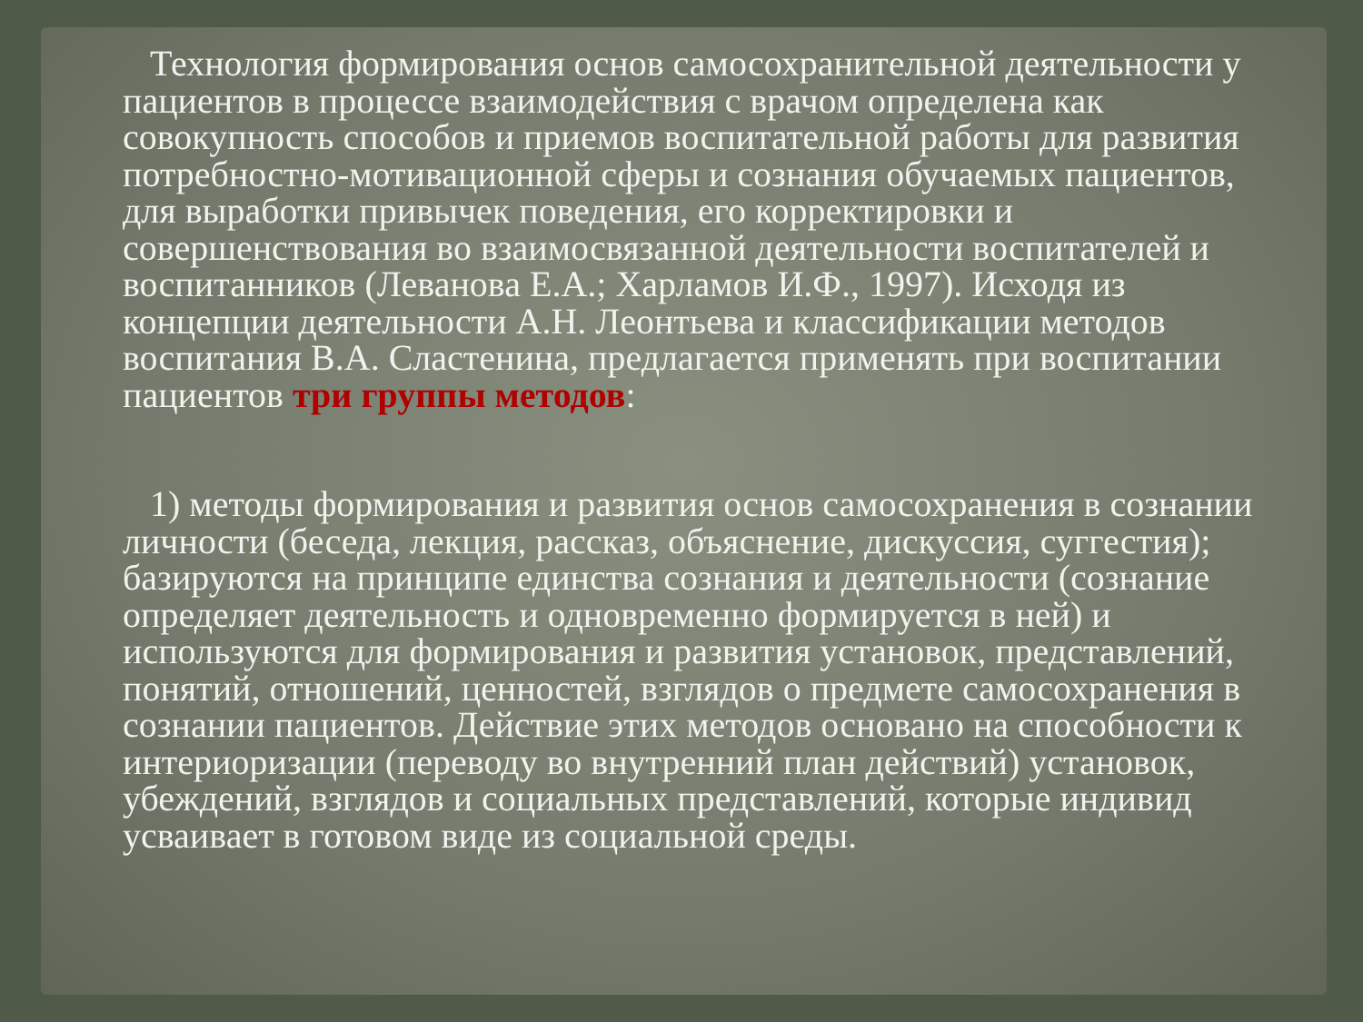Технология формирования основ самосохранительной деятельности у пациентов в процессе взаимодействия с врачом определена как совокупность способов и приемов воспитательной работы для развития потребностно-мотивационной сферы и сознания обучаемых пациентов, для выработки привычек поведения, его корректировки и совершенствования во взаимосвязанной деятельности воспитателей и воспитанников (Леванова Е.А.; Харламов И.Ф., 1997). Исходя из концепции деятельности А.Н. Леонтьева и классификации методов воспитания В.А. Сластенина, предлагается применять при воспитании пациентов три группы методов:
1) методы формирования и развития основ самосохранения в сознании личности (беседа, лекция, рассказ, объяснение, дискуссия, суггестия); базируются на принципе единства сознания и деятельности (сознание определяет деятельность и одновременно формируется в ней) и используются для формирования и развития установок, представлений, понятий, отношений, ценностей, взглядов о предмете самосохранения в сознании пациентов. Действие этих методов основано на способности к интериоризации (переводу во внутренний план действий) установок, убеждений, взглядов и социальных представлений, которые индивид усваивает в готовом виде из социальной среды.